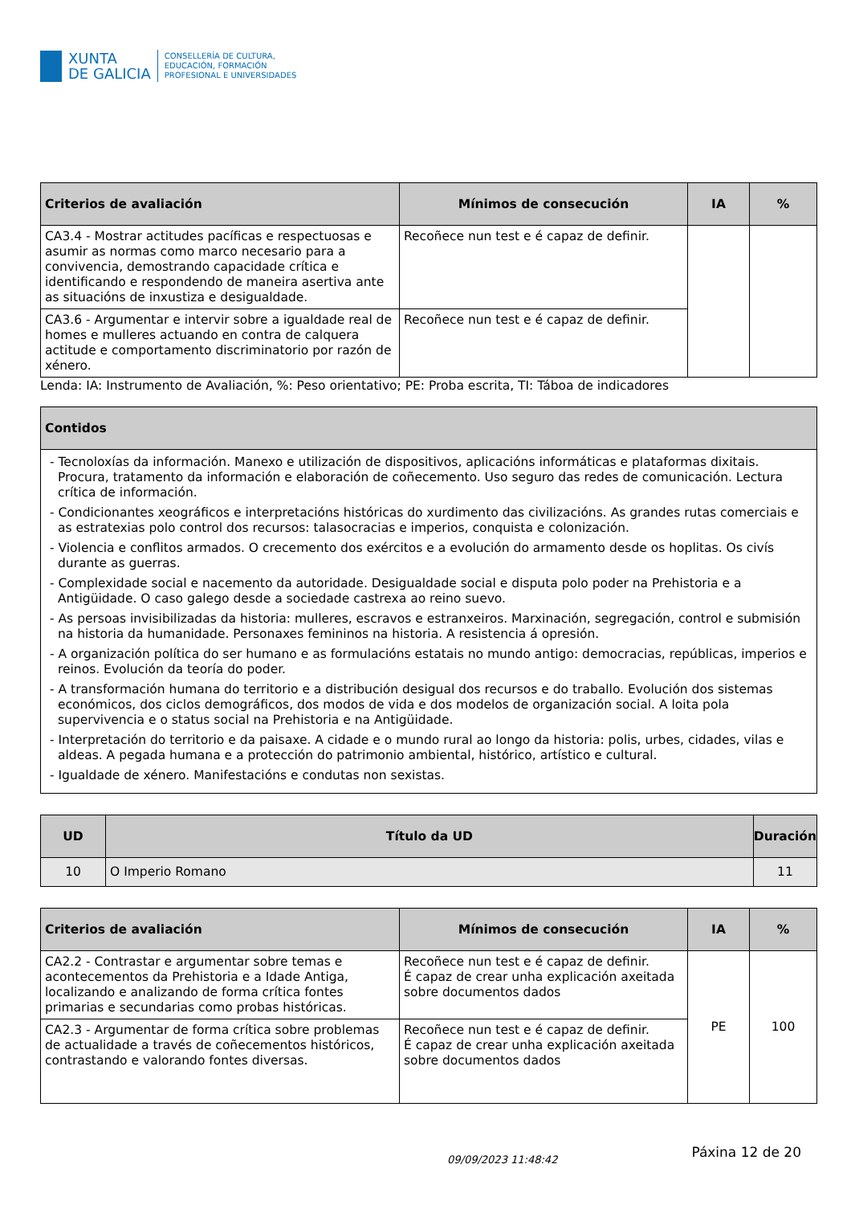XUNTA
DE GALICIA
CONSELLERÍA DE CULTURA,
EDUCACIÓN, FORMACIÓN
PROFESIONAL E UNIVERSIDADES
| Criterios de avaliación | Mínimos de consecución | IA | % |
| --- | --- | --- | --- |
| CA3.4 - Mostrar actitudes pacíficas e respectuosas e asumir as normas como marco necesario para a convivencia, demostrando capacidade crítica e identificando e respondendo de maneira asertiva ante as situacións de inxustiza e desigualdade. | Recoñece nun test e é capaz de definir. | | |
| CA3.6 - Argumentar e intervir sobre a igualdade real de homes e mulleres actuando en contra de calquera actitude e comportamento discriminatorio por razón de xénero. | Recoñece nun test e é capaz de definir. | | |
Lenda: IA: Instrumento de Avaliación, %: Peso orientativo; PE: Proba escrita, TI: Táboa de indicadores
| Contidos |
| --- |
| - Tecnoloxías da información. Manexo e utilización de dispositivos, aplicacións informáticas e plataformas dixitais. Procura, tratamento da información e elaboración de coñecemento. Uso seguro das redes de comunicación. Lectura crítica de información. - Condicionantes xeográficos e interpretacións históricas do xurdimento das civilizacións. As grandes rutas comerciais e as estratexias polo control dos recursos: talasocracias e imperios, conquista e colonización. - Violencia e conflitos armados. O crecemento dos exércitos e a evolución do armamento desde os hoplitas. Os civís durante as guerras. - Complexidade social e nacemento da autoridade. Desigualdade social e disputa polo poder na Prehistoria e a Antigüidade. O caso galego desde a sociedade castrexa ao reino suevo. - As persoas invisibilizadas da historia: mulleres, escravos e estranxeiros. Marxinación, segregación, control e submisión na historia da humanidade. Personaxes femininos na historia. A resistencia á opresión. - A organización política do ser humano e as formulacións estatais no mundo antigo: democracias, repúblicas, imperios e reinos. Evolución da teoría do poder. - A transformación humana do territorio e a distribución desigual dos recursos e do traballo. Evolución dos sistemas económicos, dos ciclos demográficos, dos modos de vida e dos modelos de organización social. A loita pola supervivencia e o status social na Prehistoria e na Antigüidade. - Interpretación do territorio e da paisaxe. A cidade e o mundo rural ao longo da historia: polis, urbes, cidades, vilas e aldeas. A pegada humana e a protección do patrimonio ambiental, histórico, artístico e cultural. - Igualdade de xénero. Manifestacións e condutas non sexistas. |
| UD | Título da UD | Duración |
| --- | --- | --- |
| 10 | O Imperio Romano | 11 |
| Criterios de avaliación | Mínimos de consecución | IA | % |
| --- | --- | --- | --- |
| CA2.2 - Contrastar e argumentar sobre temas e acontecementos da Prehistoria e a Idade Antiga, localizando e analizando de forma crítica fontes primarias e secundarias como probas históricas. | Recoñece nun test e é capaz de definir. É capaz de crear unha explicación axeitada sobre documentos dados | PE | 100 |
| CA2.3 - Argumentar de forma crítica sobre problemas de actualidade a través de coñecementos históricos, contrastando e valorando fontes diversas. | Recoñece nun test e é capaz de definir. É capaz de crear unha explicación axeitada sobre documentos dados | | |
09/09/2023 11:48:42 Páxina 12 de 20